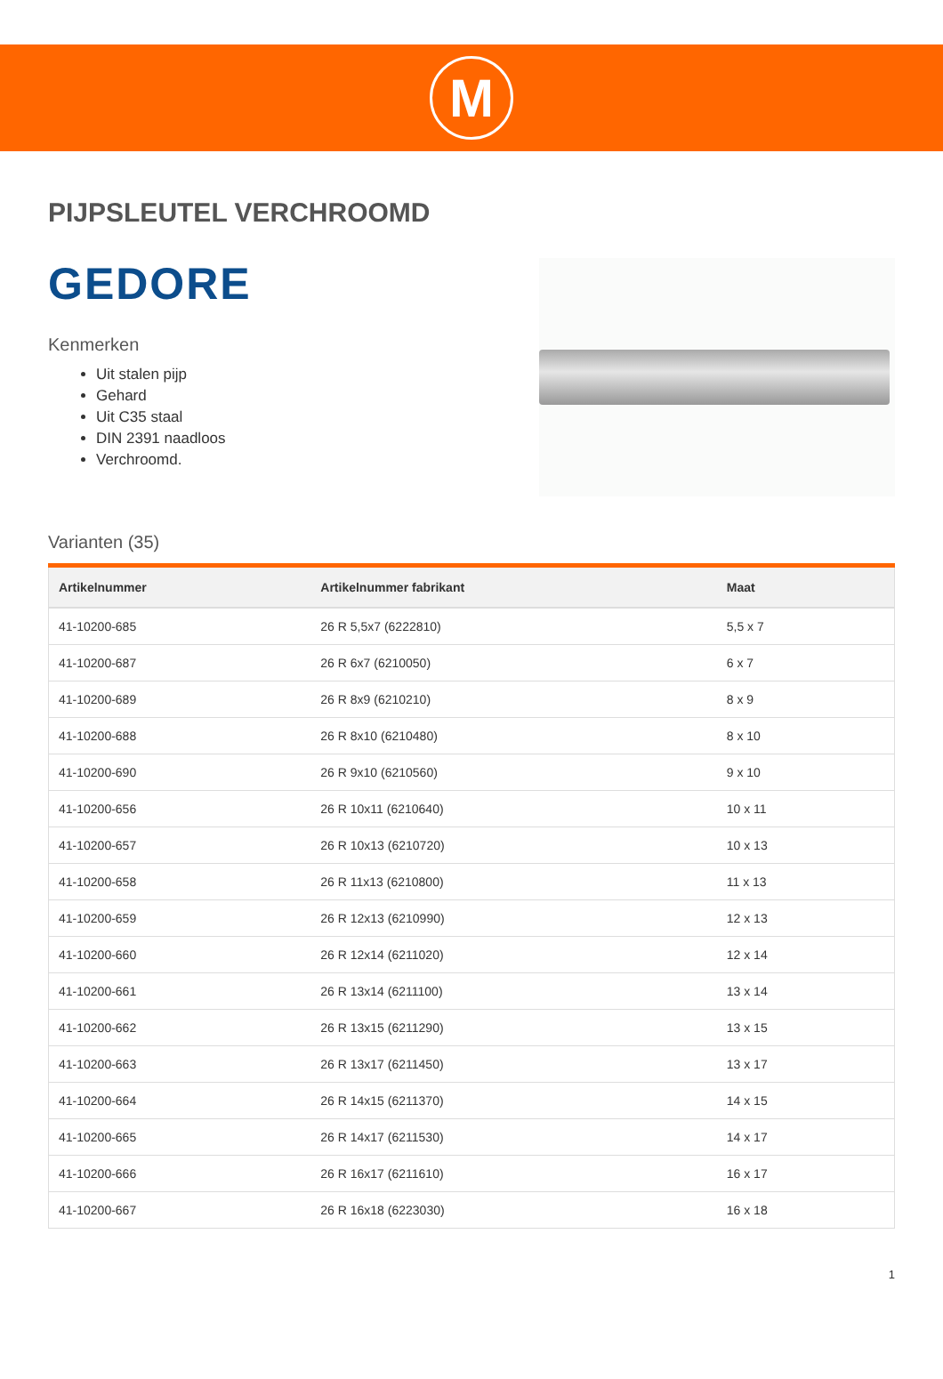M
PIJPSLEUTEL VERCHROOMD
GEDORE
Kenmerken
Uit stalen pijp
Gehard
Uit C35 staal
DIN 2391 naadloos
Verchroomd.
Varianten (35)
| Artikelnummer | Artikelnummer fabrikant | Maat |
| --- | --- | --- |
| 41-10200-685 | 26 R 5,5x7 (6222810) | 5,5 x 7 |
| 41-10200-687 | 26 R 6x7 (6210050) | 6 x 7 |
| 41-10200-689 | 26 R 8x9 (6210210) | 8 x 9 |
| 41-10200-688 | 26 R 8x10 (6210480) | 8 x 10 |
| 41-10200-690 | 26 R 9x10 (6210560) | 9 x 10 |
| 41-10200-656 | 26 R 10x11 (6210640) | 10 x 11 |
| 41-10200-657 | 26 R 10x13 (6210720) | 10 x 13 |
| 41-10200-658 | 26 R 11x13 (6210800) | 11 x 13 |
| 41-10200-659 | 26 R 12x13 (6210990) | 12 x 13 |
| 41-10200-660 | 26 R 12x14 (6211020) | 12 x 14 |
| 41-10200-661 | 26 R 13x14 (6211100) | 13 x 14 |
| 41-10200-662 | 26 R 13x15 (6211290) | 13 x 15 |
| 41-10200-663 | 26 R 13x17 (6211450) | 13 x 17 |
| 41-10200-664 | 26 R 14x15 (6211370) | 14 x 15 |
| 41-10200-665 | 26 R 14x17 (6211530) | 14 x 17 |
| 41-10200-666 | 26 R 16x17 (6211610) | 16 x 17 |
| 41-10200-667 | 26 R 16x18 (6223030) | 16 x 18 |
1